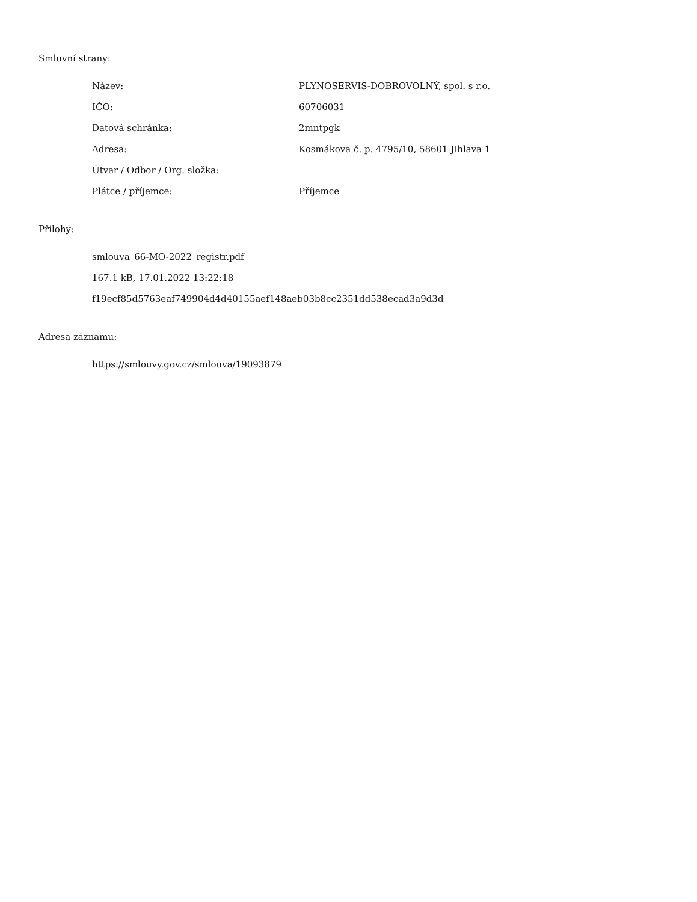Smluvní strany:
| Název: | PLYNOSERVIS-DOBROVOLNÝ, spol. s r.o. |
| IČO: | 60706031 |
| Datová schránka: | 2mntpgk |
| Adresa: | Kosmákova č. p. 4795/10, 58601 Jihlava 1 |
| Útvar / Odbor / Org. složka: | |
| Plátce / příjemce: | Příjemce |
Přílohy:
smlouva_66-MO-2022_registr.pdf
167.1 kB, 17.01.2022 13:22:18
f19ecf85d5763eaf749904d4d40155aef148aeb03b8cc2351dd538ecad3a9d3d
Adresa záznamu:
https://smlouvy.gov.cz/smlouva/19093879